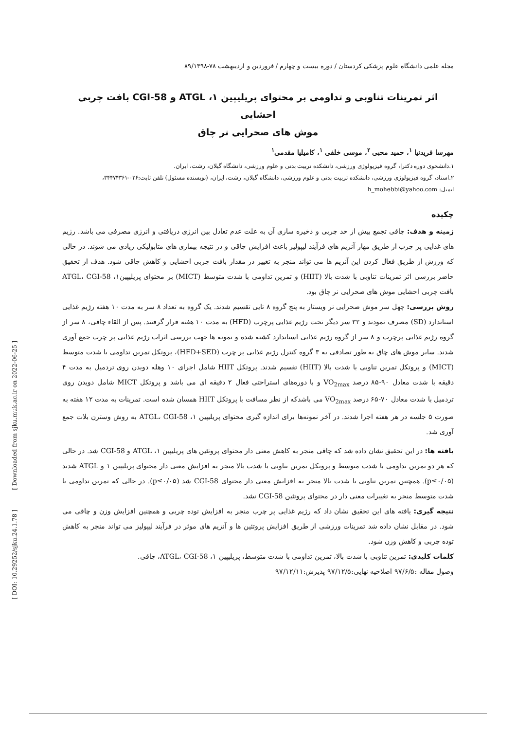[ Downloaded from sjku.muk.ac.ir on 2022-06-25 ]
[ DOI: 10.29252/sjku.24.1.78 ]
مجله علمی دانشگاه علوم پزشکی کردستان / دوره بیست و چهارم / فروردین و اردیبهشت ۷۸-۸۹/۱۳۹۸
اثر تمرینات تناوبی و تداومی بر محتوای پریلیپین ۱، ATGL و CGI-58 بافت چربی احشایی
موش های صحرایی نر چاق
مهرسا فریدنیا <sup>۱</sup>، حمید محبی <sup>۲</sup>، موسی خلفی <sup>۱</sup>، کامیلیا مقدمی<sup>۱</sup>
۱.دانشجوی دوره دکترا، گروه فیزیولوژی ورزشی، دانشکده تربیت بدنی و علوم ورزشی، دانشگاه گیلان، رشت، ایران.
۲.استاد، گروه فیزیولوژی ورزشی، دانشکده تربیت بدنی و علوم ورزشی، دانشگاه گیلان، رشت، ایران، (نویسنده مسئول) تلفن ثابت:۰۲۶-۳۴۴۷۴۳۶۱،
ایمیل: h_mohebbi@yahoo.com
چکیده
زمینه و هدف: چاقی تجمع بیش از حد چربی و ذخیره سازی آن به علت عدم تعادل بین انرژی دریافتی و انرژی مصرفی می باشد. رژیم های غذایی پر چرب از طریق مهار آنزیم های فرآیند لیپولیز باعث افزایش چاقی و در نتیجه بیماری های متابولیکی زیادی می شوند. در حالی که ورزش از طریق فعال کردن این آنزیم ها می تواند منجر به تغییر در مقدار بافت چربی احشایی و کاهش چاقی شود. هدف از تحقیق حاضر بررسی اثر تمرینات تناوبی با شدت بالا (HIIT) و تمرین تداومی با شدت متوسط (MICT) بر محتوای پریلیپین۱، ATGL، CGI-58 بافت چربی احشایی موش های صحرایی نر چاق بود.
روش بررسی: چهل سر موش صحرایی نر ویستار به پنج گروه ۸ تایی تقسیم شدند. یک گروه به تعداد ۸ سر به مدت ۱۰ هفته رژیم غذایی استاندارد (SD) مصرف نمودند و ۳۲ سر دیگر تحت رژیم غذایی پرچرب (HFD) به مدت ۱۰ هفته قرار گرفتند. پس از القاء چاقی، ۸ سر از گروه رژیم غذایی پرچرب و ۸ سر از گروه رژیم غذایی استاندارد کشته شده و نمونه ها جهت بررسی اثرات رژیم غذایی پر چرب جمع آوری شدند. سایر موش های چاق به طور تصادفی به ۳ گروه کنترل رژیم غذایی پر چرب (HFD+SED)، پروتکل تمرین تداومی با شدت متوسط (MICT) و پروتکل تمرین تناوبی با شدت بالا (HIIT) تقسیم شدند. پروتکل HIIT شامل اجرای ۱۰ وهله دویدن روی تردمیل به مدت ۴ دقیقه با شدت معادل ۹۰-۸۵ درصد VO<sub>2max</sub> و با دوره‌های استراحتی فعال ۲ دقیقه ای می باشد و پروتکل MICT شامل دویدن روی تردمیل با شدت معادل ۷۰-۶۵ درصد VO<sub>2max</sub> می باشدکه از نظر مسافت با پروتکل HIIT همسان شده است. تمرینات به مدت ۱۲ هفته به صورت ۵ جلسه در هر هفته اجرا شدند. در آخر نمونه‌ها برای اندازه گیری محتوای پریلیپین ۱، ATGL، CGI-58 به روش وسترن بلات جمع آوری شد.
یافته ها: در این تحقیق نشان داده شد که چاقی منجر به کاهش معنی دار محتوای پروتئین های پریلیپین ۱، ATGL و CGI-58 شد. در حالی که هر دو تمرین تداومی با شدت متوسط و پروتکل تمرین تناوبی با شدت بالا منجر به افزایش معنی دار محتوای پریلیپین ۱ و ATGL شدند (p≤۰/۰۵). همچنین تمرین تناوبی با شدت بالا منجر به افزایش معنی دار محتوای CGI-58 شد (p≤۰/۰۵). در حالی که تمرین تداومی با شدت متوسط منجر به تغییرات معنی دار در محتوای پروتئین CGI-58 نشد.
نتیجه گیری: یافته های این تحقیق نشان داد که رژیم غذایی پر چرب منجر به افزایش توده چربی و همچنین افزایش وزن و چاقی می شود. در مقابل نشان داده شد تمرینات ورزشی از طریق افزایش پروتئین ها و آنزیم های موثر در فرآیند لیپولیز می تواند منجر به کاهش توده چربی و کاهش وزن شود.
کلمات کلیدی: تمرین تناوبی با شدت بالا، تمرین تداومی با شدت متوسط، پریلیپین ۱، ATGL، CGI-58، چاقی.
وصول مقاله :۹۷/۶/۵ اصلاحیه نهایی:۹۷/۱۲/۵ پذیرش:۹۷/۱۲/۱۱